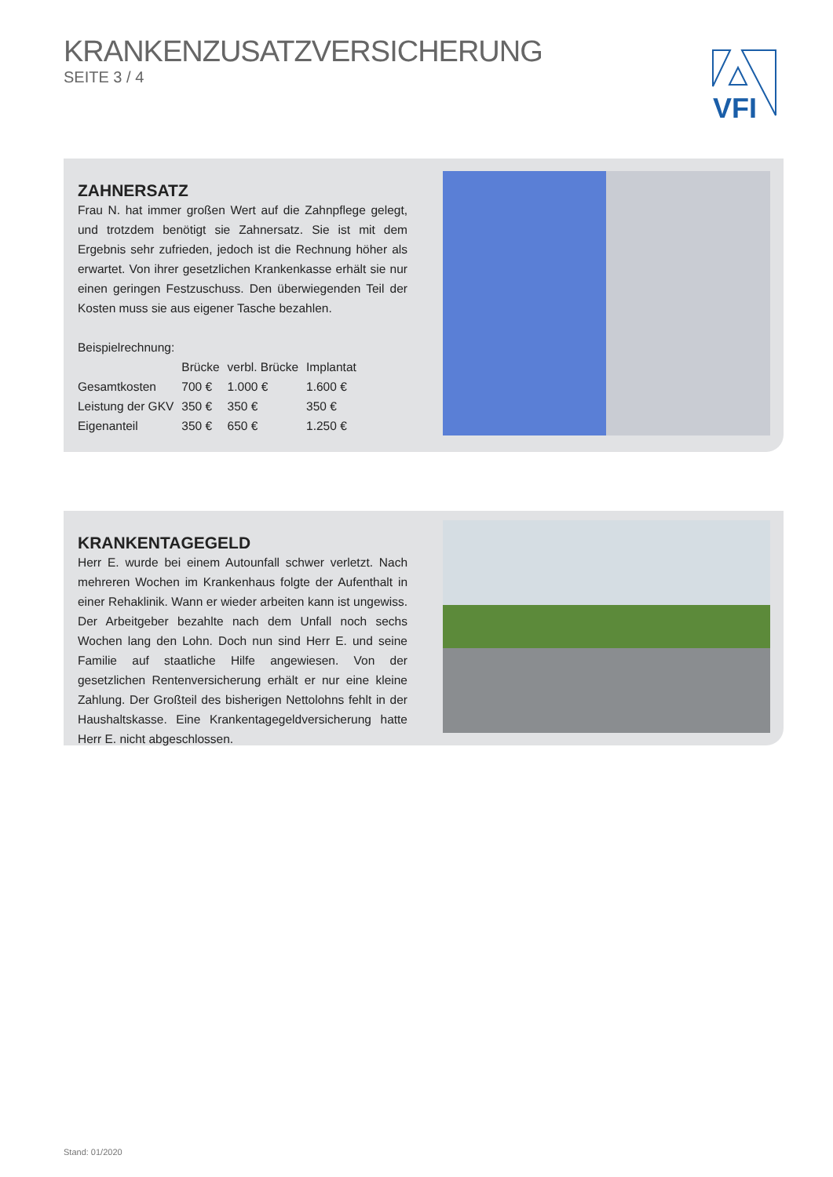KRANKENZUSATZVERSICHERUNG
SEITE 3 / 4
VFI
ZAHNERSATZ
Frau N. hat immer großen Wert auf die Zahnpflege gelegt, und trotzdem benötigt sie Zahnersatz. Sie ist mit dem Ergebnis sehr zufrieden, jedoch ist die Rechnung höher als erwartet. Von ihrer gesetzlichen Krankenkasse erhält sie nur einen geringen Festzuschuss. Den überwiegenden Teil der Kosten muss sie aus eigener Tasche bezahlen.
Beispielrechnung:
| | Brücke | verbl. Brücke | Implantat |
| --- | --- | --- | --- |
| Gesamtkosten | 700 € | 1.000 € | 1.600 € |
| Leistung der GKV | 350 € | 350 € | 350 € |
| Eigenanteil | 350 € | 650 € | 1.250 € |
KRANKENTAGEGELD
Herr E. wurde bei einem Autounfall schwer verletzt. Nach mehreren Wochen im Krankenhaus folgte der Aufenthalt in einer Rehaklinik. Wann er wieder arbeiten kann ist ungewiss. Der Arbeitgeber bezahlte nach dem Unfall noch sechs Wochen lang den Lohn. Doch nun sind Herr E. und seine Familie auf staatliche Hilfe angewiesen. Von der gesetzlichen Rentenversicherung erhält er nur eine kleine Zahlung. Der Großteil des bisherigen Nettolohns fehlt in der Haushaltskasse. Eine Krankentagegeldversicherung hatte Herr E. nicht abgeschlossen.
Stand: 01/2020